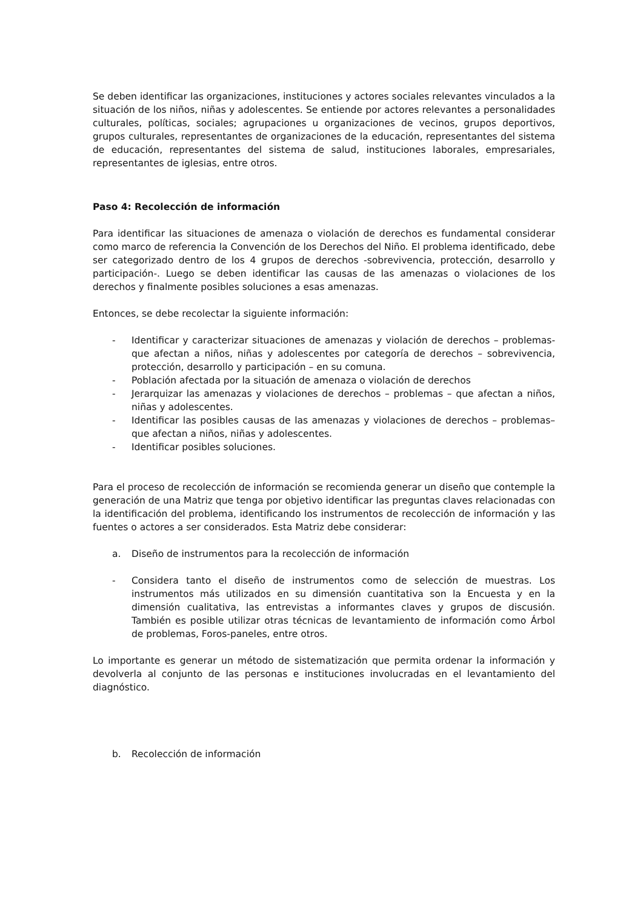Se deben identificar las organizaciones, instituciones y actores sociales relevantes vinculados a la situación de los niños, niñas y adolescentes. Se entiende por actores relevantes a personalidades culturales, políticas, sociales; agrupaciones u organizaciones de vecinos, grupos deportivos, grupos culturales, representantes de organizaciones de la educación, representantes del sistema de educación, representantes del sistema de salud, instituciones laborales, empresariales, representantes de iglesias, entre otros.
Paso 4: Recolección de información
Para identificar las situaciones de amenaza o violación de derechos es fundamental considerar como marco de referencia la Convención de los Derechos del Niño. El problema identificado, debe ser categorizado dentro de los 4 grupos de derechos -sobrevivencia, protección, desarrollo y participación-. Luego se deben identificar las causas de las amenazas o violaciones de los derechos y finalmente posibles soluciones a esas amenazas.
Entonces, se debe recolectar la siguiente información:
- Identificar y caracterizar situaciones de amenazas y violación de derechos – problemas- que afectan a niños, niñas y adolescentes por categoría de derechos – sobrevivencia, protección, desarrollo y participación – en su comuna.
- Población afectada por la situación de amenaza o violación de derechos
- Jerarquizar las amenazas y violaciones de derechos – problemas – que afectan a niños, niñas y adolescentes.
- Identificar las posibles causas de las amenazas y violaciones de derechos – problemas– que afectan a niños, niñas y adolescentes.
- Identificar posibles soluciones.
Para el proceso de recolección de información se recomienda generar un diseño que contemple la generación de una Matriz que tenga por objetivo identificar las preguntas claves relacionadas con la identificación del problema, identificando los instrumentos de recolección de información y las fuentes o actores a ser considerados. Esta Matriz debe considerar:
a. Diseño de instrumentos para la recolección de información
- Considera tanto el diseño de instrumentos como de selección de muestras. Los instrumentos más utilizados en su dimensión cuantitativa son la Encuesta y en la dimensión cualitativa, las entrevistas a informantes claves y grupos de discusión. También es posible utilizar otras técnicas de levantamiento de información como Árbol de problemas, Foros-paneles, entre otros.
Lo importante es generar un método de sistematización que permita ordenar la información y devolverla al conjunto de las personas e instituciones involucradas en el levantamiento del diagnóstico.
b. Recolección de información